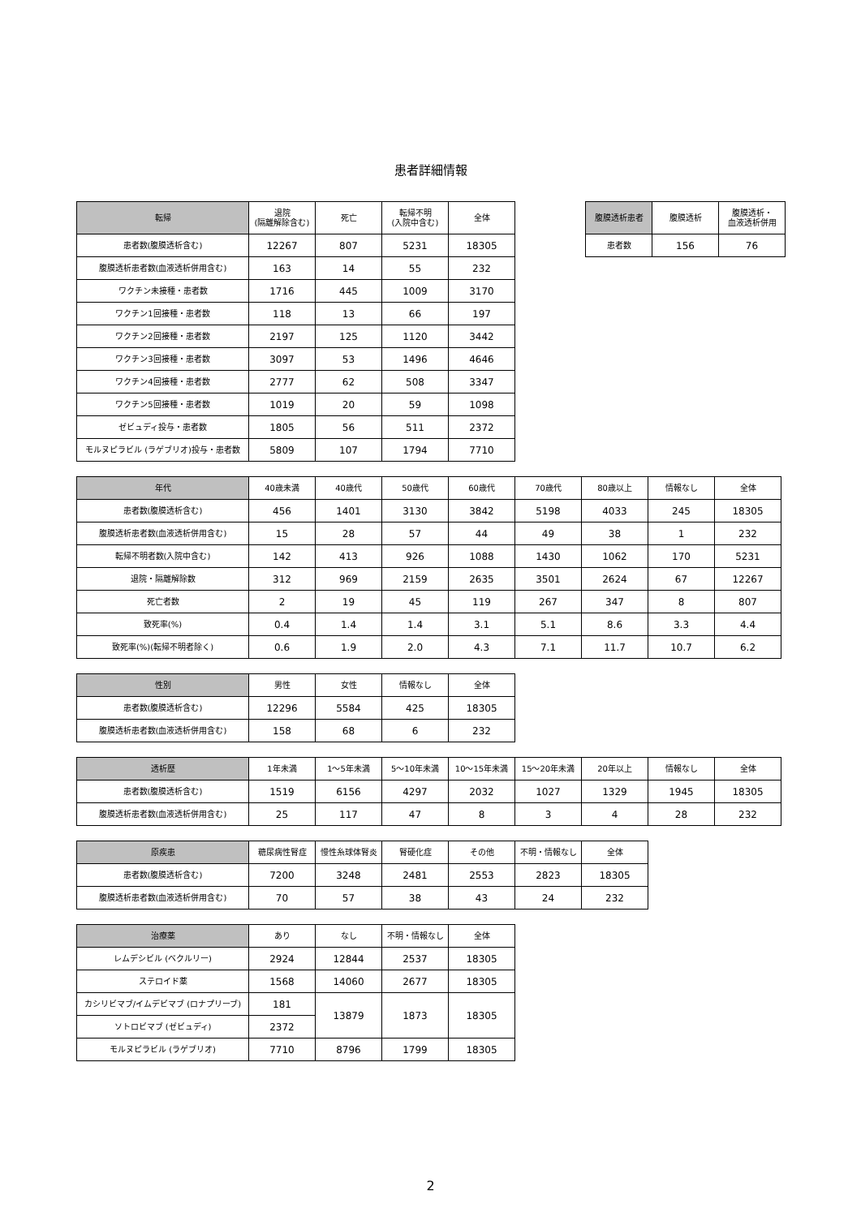患者詳細情報
| 転帰 | 退院 (隔離解除含む) | 死亡 | 転帰不明 (入院中含む) | 全体 |
| --- | --- | --- | --- | --- |
| 患者数(腹膜透析含む) | 12267 | 807 | 5231 | 18305 |
| 腹膜透析患者数(血液透析併用含む) | 163 | 14 | 55 | 232 |
| ワクチン未接種・患者数 | 1716 | 445 | 1009 | 3170 |
| ワクチン1回接種・患者数 | 118 | 13 | 66 | 197 |
| ワクチン2回接種・患者数 | 2197 | 125 | 1120 | 3442 |
| ワクチン3回接種・患者数 | 3097 | 53 | 1496 | 4646 |
| ワクチン4回接種・患者数 | 2777 | 62 | 508 | 3347 |
| ワクチン5回接種・患者数 | 1019 | 20 | 59 | 1098 |
| ゼビュディ投与・患者数 | 1805 | 56 | 511 | 2372 |
| モルヌピラビル (ラゲブリオ)投与・患者数 | 5809 | 107 | 1794 | 7710 |
| 腹膜透析患者 | 腹膜透析 | 腹膜透析・ 血液透析併用 |
| --- | --- | --- |
| 患者数 | 156 | 76 |
| 年代 | 40歳未満 | 40歳代 | 50歳代 | 60歳代 | 70歳代 | 80歳以上 | 情報なし | 全体 |
| --- | --- | --- | --- | --- | --- | --- | --- | --- |
| 患者数(腹膜透析含む) | 456 | 1401 | 3130 | 3842 | 5198 | 4033 | 245 | 18305 |
| 腹膜透析患者数(血液透析併用含む) | 15 | 28 | 57 | 44 | 49 | 38 | 1 | 232 |
| 転帰不明者数(入院中含む) | 142 | 413 | 926 | 1088 | 1430 | 1062 | 170 | 5231 |
| 退院・隔離解除数 | 312 | 969 | 2159 | 2635 | 3501 | 2624 | 67 | 12267 |
| 死亡者数 | 2 | 19 | 45 | 119 | 267 | 347 | 8 | 807 |
| 致死率(%) | 0.4 | 1.4 | 1.4 | 3.1 | 5.1 | 8.6 | 3.3 | 4.4 |
| 致死率(%)(転帰不明者除く) | 0.6 | 1.9 | 2.0 | 4.3 | 7.1 | 11.7 | 10.7 | 6.2 |
| 性別 | 男性 | 女性 | 情報なし | 全体 |
| --- | --- | --- | --- | --- |
| 患者数(腹膜透析含む) | 12296 | 5584 | 425 | 18305 |
| 腹膜透析患者数(血液透析併用含む) | 158 | 68 | 6 | 232 |
| 透析歴 | 1年未満 | 1～5年未満 | 5～10年未満 | 10～15年未満 | 15～20年未満 | 20年以上 | 情報なし | 全体 |
| --- | --- | --- | --- | --- | --- | --- | --- | --- |
| 患者数(腹膜透析含む) | 1519 | 6156 | 4297 | 2032 | 1027 | 1329 | 1945 | 18305 |
| 腹膜透析患者数(血液透析併用含む) | 25 | 117 | 47 | 8 | 3 | 4 | 28 | 232 |
| 原疾患 | 糖尿病性腎症 | 慢性糸球体腎炎 | 腎硬化症 | その他 | 不明・情報なし | 全体 |
| --- | --- | --- | --- | --- | --- | --- |
| 患者数(腹膜透析含む) | 7200 | 3248 | 2481 | 2553 | 2823 | 18305 |
| 腹膜透析患者数(血液透析併用含む) | 70 | 57 | 38 | 43 | 24 | 232 |
| 治療薬 | あり | なし | 不明・情報なし | 全体 |
| --- | --- | --- | --- | --- |
| レムデシビル (ベクルリー) | 2924 | 12844 | 2537 | 18305 |
| ステロイド薬 | 1568 | 14060 | 2677 | 18305 |
| カシリビマブ/イムデビマブ (ロナプリーブ) | 181 | 13879 | 1873 | 18305 |
| ソトロビマブ (ゼビュディ) | 2372 | | | |
| モルヌピラビル (ラゲブリオ) | 7710 | 8796 | 1799 | 18305 |
2